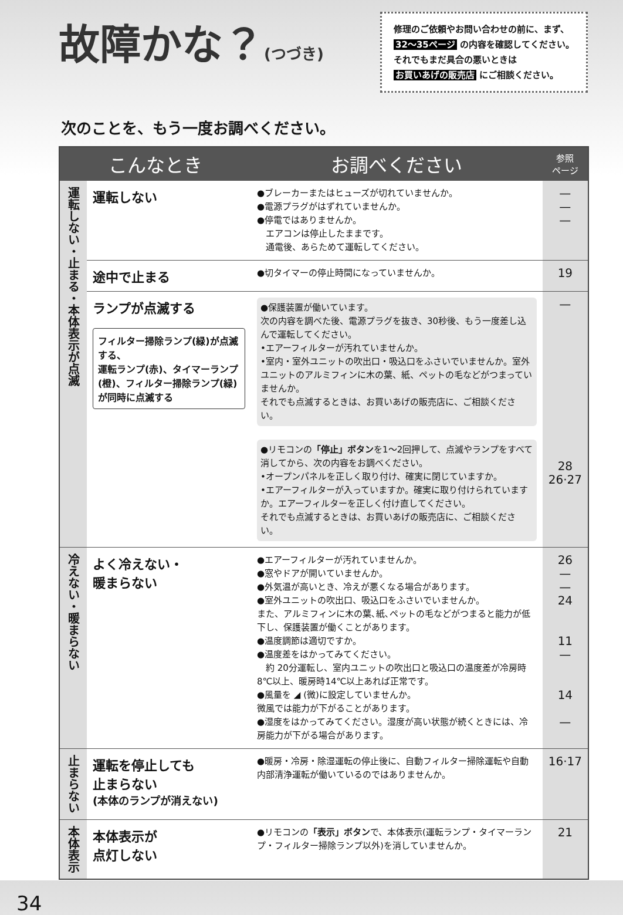故障かな？(つづき)
修理のご依頼やお問い合わせの前に、まず、
32～35ページ の内容を確認してください。
それでもまだ具合の悪いときは
お買いあげの販売店 にご相談ください。
次のことを、もう一度お調べください。
| こんなとき | | お調べください | 参照 ページ |
| --- | --- | --- | --- |
| 運転しない・止まる・本体表示が点滅 | 運転しない | ●ブレーカーまたはヒューズが切れていませんか。 ●電源プラグがはずれていませんか。 ●停電ではありませんか。 エアコンは停止したままです。 通電後、あらためて運転してください。 | — — — |
| | 途中で止まる | ●切タイマーの停止時間になっていませんか。 | 19 |
| | ランプが点滅する フィルター掃除ランプ(緑)が点滅する、 運転ランプ(赤)、タイマーランプ(橙)、フィルター掃除ランプ(緑)が同時に点滅する | ●保護装置が働いています。 次の内容を調べた後、電源プラグを抜き、30秒後、もう一度差し込んで運転してください。 •エアーフィルターが汚れていませんか。 •室内・室外ユニットの吹出口・吸込口をふさいでいませんか。室外ユニットのアルミフィンに木の葉、紙、ペットの毛などがつまっていませんか。 それでも点滅するときは、お買いあげの販売店に、ご相談ください。 ●リモコンの 「停止」ボタン を1～2回押して、点滅やランプをすべて消してから、次の内容をお調べください。 •オープンパネルを正しく取り付け、確実に閉じていますか。 •エアーフィルターが入っていますか。確実に取り付けられていますか。エアーフィルターを正しく付け直してください。 それでも点滅するときは、お買いあげの販売店に、ご相談ください。 | — 28 26·27 |
| 冷えない・暖まらない | よく冷えない・ 暖まらない | ●エアーフィルターが汚れていませんか。 ●窓やドアが開いていませんか。 ●外気温が高いとき、冷えが悪くなる場合があります。 ●室外ユニットの吹出口、吸込口をふさいでいませんか。 また、アルミフィンに木の葉､紙､ペットの毛などがつまると能力が低下し、保護装置が働くことがあります。 ●温度調節は適切ですか。 ●温度差をはかってみてください。 約 20分運転し、室内ユニットの吹出口と吸込口の温度差が冷房時8℃以上、暖房時14℃以上あれば正常です。 ●風量を ◢ (微)に設定していませんか。 微風では能力が下がることがあります。 ●湿度をはかってみてください。湿度が高い状態が続くときには、冷房能力が下がる場合があります。 | 26 — — 24 11 — 14 — |
| 止まらない | 運転を停止しても 止まらない (本体のランプが消えない) | ●暖房・冷房・除湿運転の停止後に、自動フィルター掃除運転や自動内部清浄運転が働いているのではありませんか。 | 16·17 |
| 本体表示 | 本体表示が 点灯しない | ●リモコンの 「表示」ボタン で、本体表示(運転ランプ・タイマーランプ・フィルター掃除ランプ以外)を消していませんか。 | 21 |
34